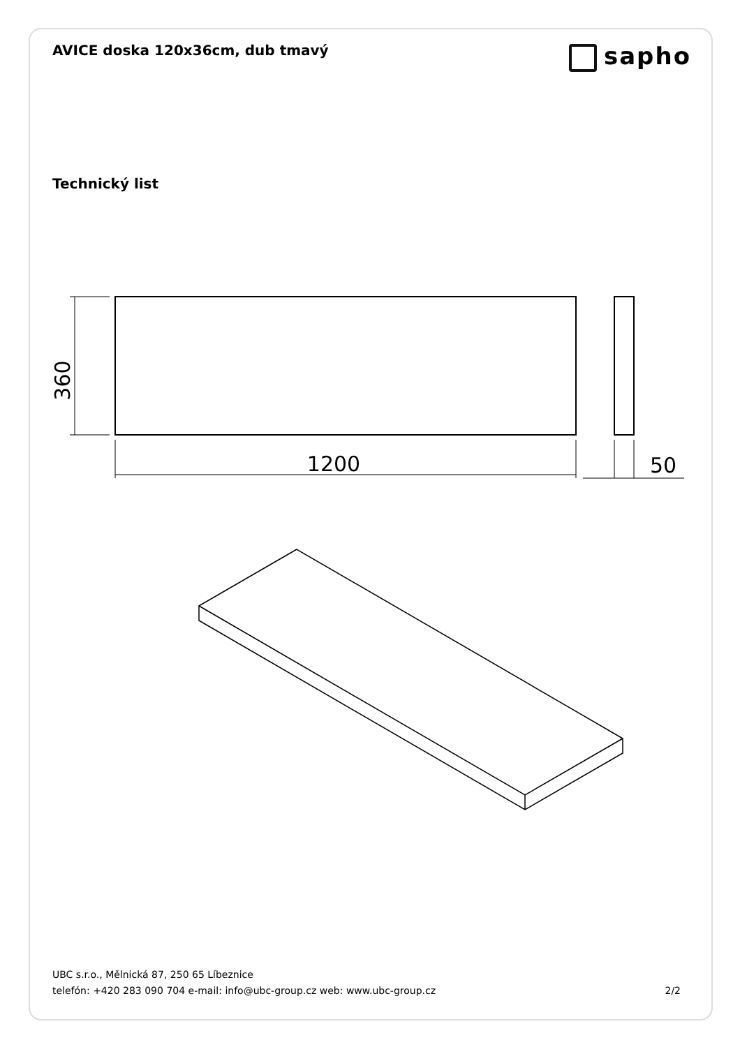AVICE doska 120x36cm, dub tmavý
sapho
Technický list
1200
50
360
UBC s.r.o., Mělnická 87, 250 65 Líbeznice
telefón: +420 283 090 704 e-mail: info@ubc-group.cz web: www.ubc-group.cz
2/2